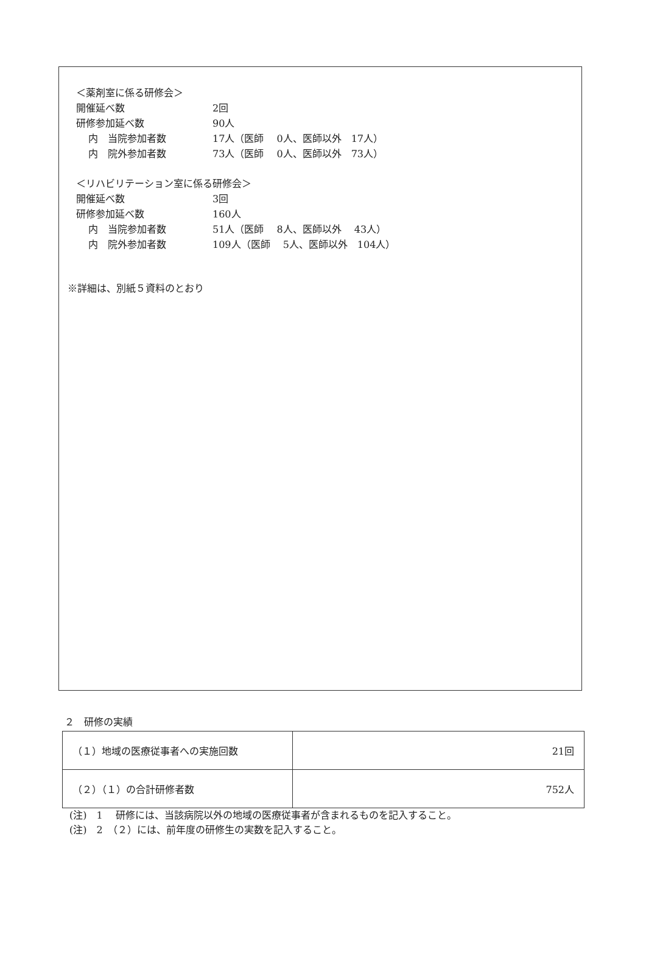＜薬剤室に係る研修会＞
開催延べ数 2回
研修参加延べ数 90人
内　当院参加者数 17人（医師　 0人、医師以外　17人）
内　院外参加者数 73人（医師　 0人、医師以外　73人）
＜リハビリテーション室に係る研修会＞
開催延べ数 3回
研修参加延べ数 160人
内　当院参加者数 51人（医師　 8人、医師以外　 43人）
内　院外参加者数 109人（医師　 5人、医師以外　104人）
※詳細は、別紙５資料のとおり
２　研修の実績
| （１）地域の医療従事者への実施回数 | 21回 |
| （２）（１）の合計研修者数 | 752人 |
(注)　1　 研修には、当該病院以外の地域の医療従事者が含まれるものを記入すること。
(注)　2　（２）には、前年度の研修生の実数を記入すること。